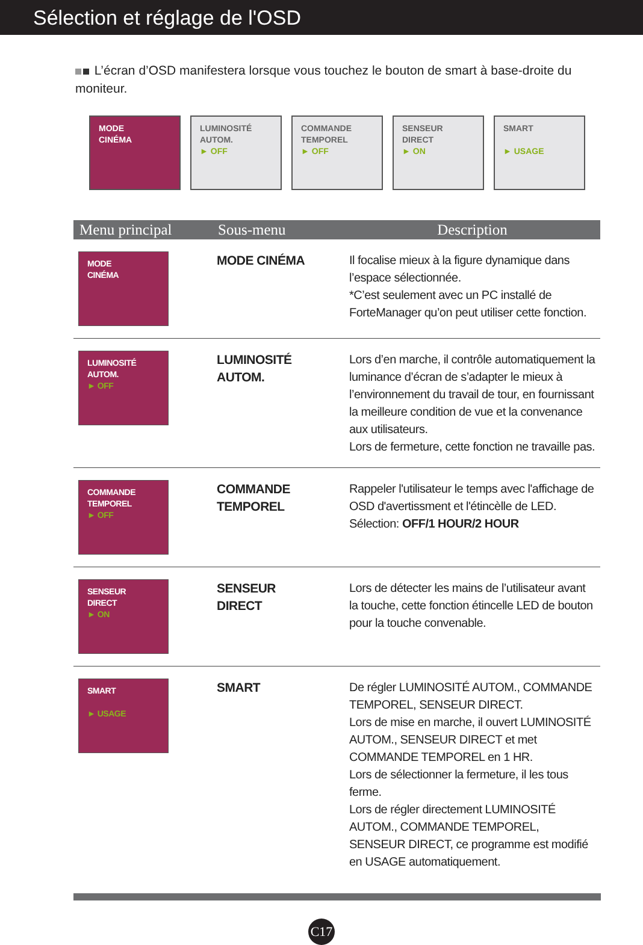Sélection et réglage de l'OSD
L’écran d’OSD manifestera lorsque vous touchez le bouton de smart à base-droite du moniteur.
MODE
CINÉMA
LUMINOSITÉ
AUTOM.
► OFF
COMMANDE
TEMPOREL
► OFF
SENSEUR
DIRECT
► ON
SMART
► USAGE
| Menu principal | Sous-menu | Description |
| --- | --- | --- |
| MODE CINÉMA | MODE CINÉMA | Il focalise mieux à la figure dynamique dans l’espace sélectionnée. *C’est seulement avec un PC installé de ForteManager qu’on peut utiliser cette fonction. |
| LUMINOSITÉ AUTOM. ► OFF | LUMINOSITÉ AUTOM. | Lors d’en marche, il contrôle automatiquement la luminance d’écran de s’adapter le mieux à l’environnement du travail de tour, en fournissant la meilleure condition de vue et la convenance aux utilisateurs. Lors de fermeture, cette fonction ne travaille pas. |
| COMMANDE TEMPOREL ► OFF | COMMANDE TEMPOREL | Rappeler l'utilisateur le temps avec l'affichage de OSD d'avertissment et l'étincèlle de LED. Sélection: OFF/1 HOUR/2 HOUR |
| SENSEUR DIRECT ► ON | SENSEUR DIRECT | Lors de détecter les mains de l’utilisateur avant la touche, cette fonction étincelle LED de bouton pour la touche convenable. |
| SMART ► USAGE | SMART | De régler LUMINOSITÉ AUTOM., COMMANDE TEMPOREL, SENSEUR DIRECT. Lors de mise en marche, il ouvert LUMINOSITÉ AUTOM., SENSEUR DIRECT et met COMMANDE TEMPOREL en 1 HR. Lors de sélectionner la fermeture, il les tous ferme. Lors de régler directement LUMINOSITÉ AUTOM., COMMANDE TEMPOREL, SENSEUR DIRECT, ce programme est modifié en USAGE automatiquement. |
C17